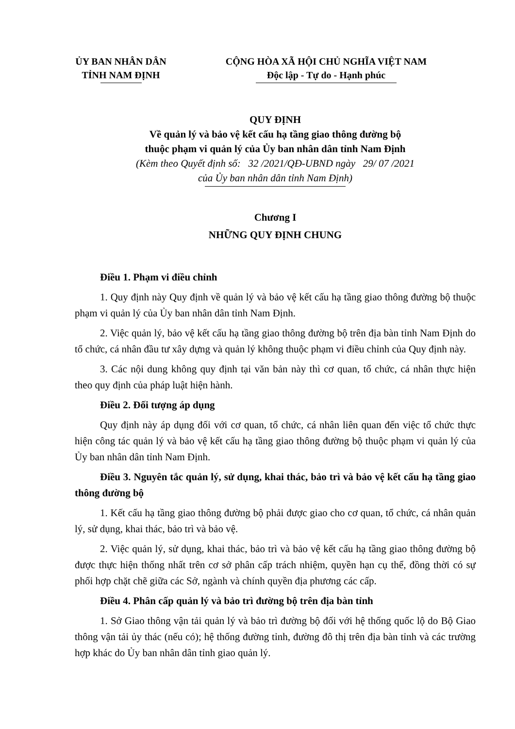ỦY BAN NHÂN DÂN
TỈNH NAM ĐỊNH
CỘNG HÒA XÃ HỘI CHỦ NGHĨA VIỆT NAM
Độc lập - Tự do - Hạnh phúc
QUY ĐỊNH
Về quản lý và bảo vệ kết cấu hạ tầng giao thông đường bộ
thuộc phạm vi quản lý của Ủy ban nhân dân tỉnh Nam Định
(Kèm theo Quyết định số: 32 /2021/QĐ-UBND ngày 29/ 07 /2021
của Ủy ban nhân dân tỉnh Nam Định)
Chương I
NHỮNG QUY ĐỊNH CHUNG
Điều 1. Phạm vi điều chỉnh
1. Quy định này Quy định về quản lý và bảo vệ kết cấu hạ tầng giao thông đường bộ thuộc phạm vi quản lý của Ủy ban nhân dân tỉnh Nam Định.
2. Việc quản lý, bảo vệ kết cấu hạ tầng giao thông đường bộ trên địa bàn tỉnh Nam Định do tổ chức, cá nhân đầu tư xây dựng và quản lý không thuộc phạm vi điều chỉnh của Quy định này.
3. Các nội dung không quy định tại văn bản này thì cơ quan, tổ chức, cá nhân thực hiện theo quy định của pháp luật hiện hành.
Điều 2. Đối tượng áp dụng
Quy định này áp dụng đối với cơ quan, tổ chức, cá nhân liên quan đến việc tổ chức thực hiện công tác quản lý và bảo vệ kết cấu hạ tầng giao thông đường bộ thuộc phạm vi quản lý của Ủy ban nhân dân tỉnh Nam Định.
Điều 3. Nguyên tắc quản lý, sử dụng, khai thác, bảo trì và bảo vệ kết cấu hạ tầng giao thông đường bộ
1. Kết cấu hạ tầng giao thông đường bộ phải được giao cho cơ quan, tổ chức, cá nhân quản lý, sử dụng, khai thác, bảo trì và bảo vệ.
2. Việc quản lý, sử dụng, khai thác, bảo trì và bảo vệ kết cấu hạ tầng giao thông đường bộ được thực hiện thống nhất trên cơ sở phân cấp trách nhiệm, quyền hạn cụ thể, đồng thời có sự phối hợp chặt chẽ giữa các Sở, ngành và chính quyền địa phương các cấp.
Điều 4. Phân cấp quản lý và bảo trì đường bộ trên địa bàn tỉnh
1. Sở Giao thông vận tải quản lý và bảo trì đường bộ đối với hệ thống quốc lộ do Bộ Giao thông vận tải ủy thác (nếu có); hệ thống đường tỉnh, đường đô thị trên địa bàn tỉnh và các trường hợp khác do Ủy ban nhân dân tỉnh giao quản lý.